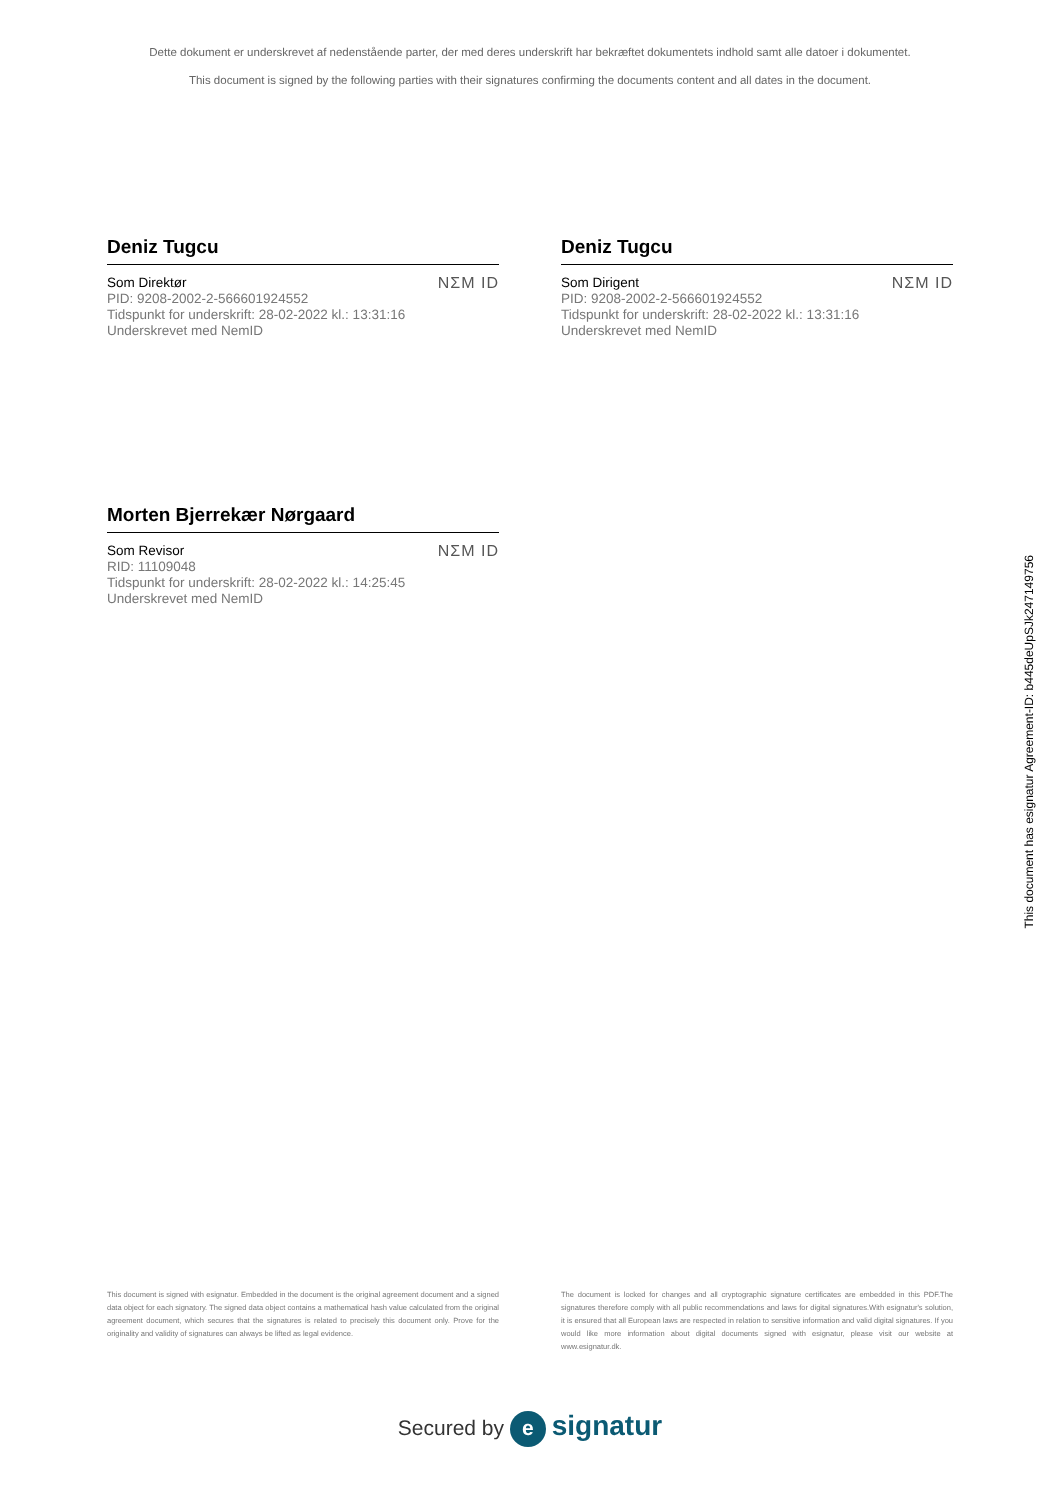Dette dokument er underskrevet af nedenstående parter, der med deres underskrift har bekræftet dokumentets indhold samt alle datoer i dokumentet.
This document is signed by the following parties with their signatures confirming the documents content and all dates in the document.
Deniz Tugcu
Som Direktør
PID: 9208-2002-2-566601924552
Tidspunkt for underskrift: 28-02-2022 kl.: 13:31:16
Underskrevet med NemID
NΣM ID
Deniz Tugcu
Som Dirigent
PID: 9208-2002-2-566601924552
Tidspunkt for underskrift: 28-02-2022 kl.: 13:31:16
Underskrevet med NemID
NΣM ID
Morten Bjerrekær Nørgaard
Som Revisor
RID: 11109048
Tidspunkt for underskrift: 28-02-2022 kl.: 14:25:45
Underskrevet med NemID
NΣM ID
This document has esignatur Agreement-ID: b445deUpSJk247149756
This document is signed with esignatur. Embedded in the document is the original agreement document and a signed data object for each signatory. The signed data object contains a mathematical hash value calculated from the original agreement document, which secures that the signatures is related to precisely this document only. Prove for the originality and validity of signatures can always be lifted as legal evidence.
The document is locked for changes and all cryptographic signature certificates are embedded in this PDF.The signatures therefore comply with all public recommendations and laws for digital signatures.With esignatur's solution, it is ensured that all European laws are respected in relation to sensitive information and valid digital signatures. If you would like more information about digital documents signed with esignatur, please visit our website at www.esignatur.dk.
Secured by e signatur